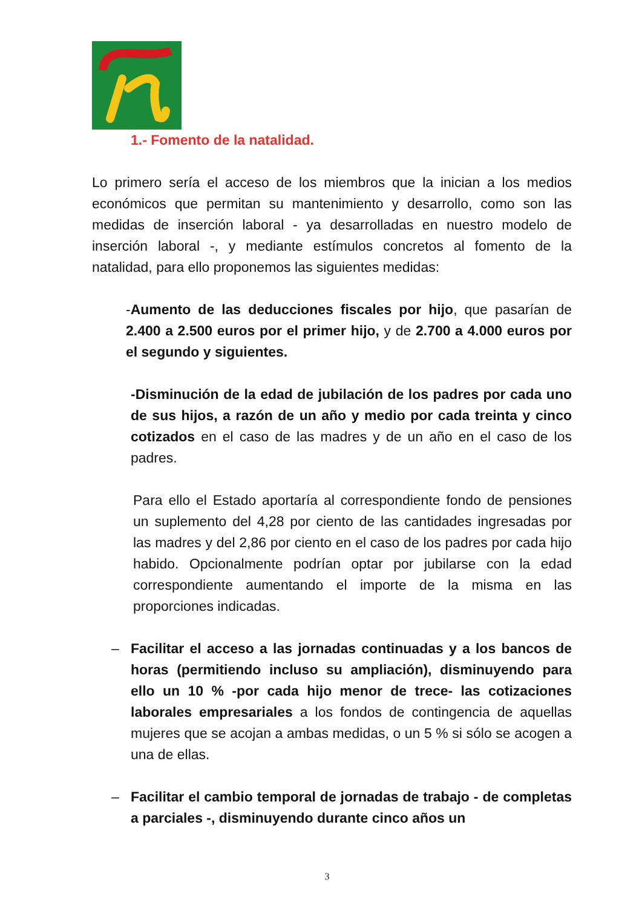1.- Fomento de la natalidad.
Lo primero sería el acceso de los miembros que la inician a los medios económicos que permitan su mantenimiento y desarrollo, como son las medidas de inserción laboral - ya desarrolladas en nuestro modelo de inserción laboral -, y mediante estímulos concretos al fomento de la natalidad, para ello proponemos las siguientes medidas:
-Aumento de las deducciones fiscales por hijo, que pasarían de 2.400 a 2.500 euros por el primer hijo, y de 2.700 a 4.000 euros por el segundo y siguientes.
-Disminución de la edad de jubilación de los padres por cada uno de sus hijos, a razón de un año y medio por cada treinta y cinco cotizados en el caso de las madres y de un año en el caso de los padres.
Para ello el Estado aportaría al correspondiente fondo de pensiones un suplemento del 4,28 por ciento de las cantidades ingresadas por las madres y del 2,86 por ciento en el caso de los padres por cada hijo habido. Opcionalmente podrían optar por jubilarse con la edad correspondiente aumentando el importe de la misma en las proporciones indicadas.
– Facilitar el acceso a las jornadas continuadas y a los bancos de horas (permitiendo incluso su ampliación), disminuyendo para ello un 10 % -por cada hijo menor de trece- las cotizaciones laborales empresariales a los fondos de contingencia de aquellas mujeres que se acojan a ambas medidas, o un 5 % si sólo se acogen a una de ellas.
– Facilitar el cambio temporal de jornadas de trabajo - de completas a parciales -, disminuyendo durante cinco años un
3